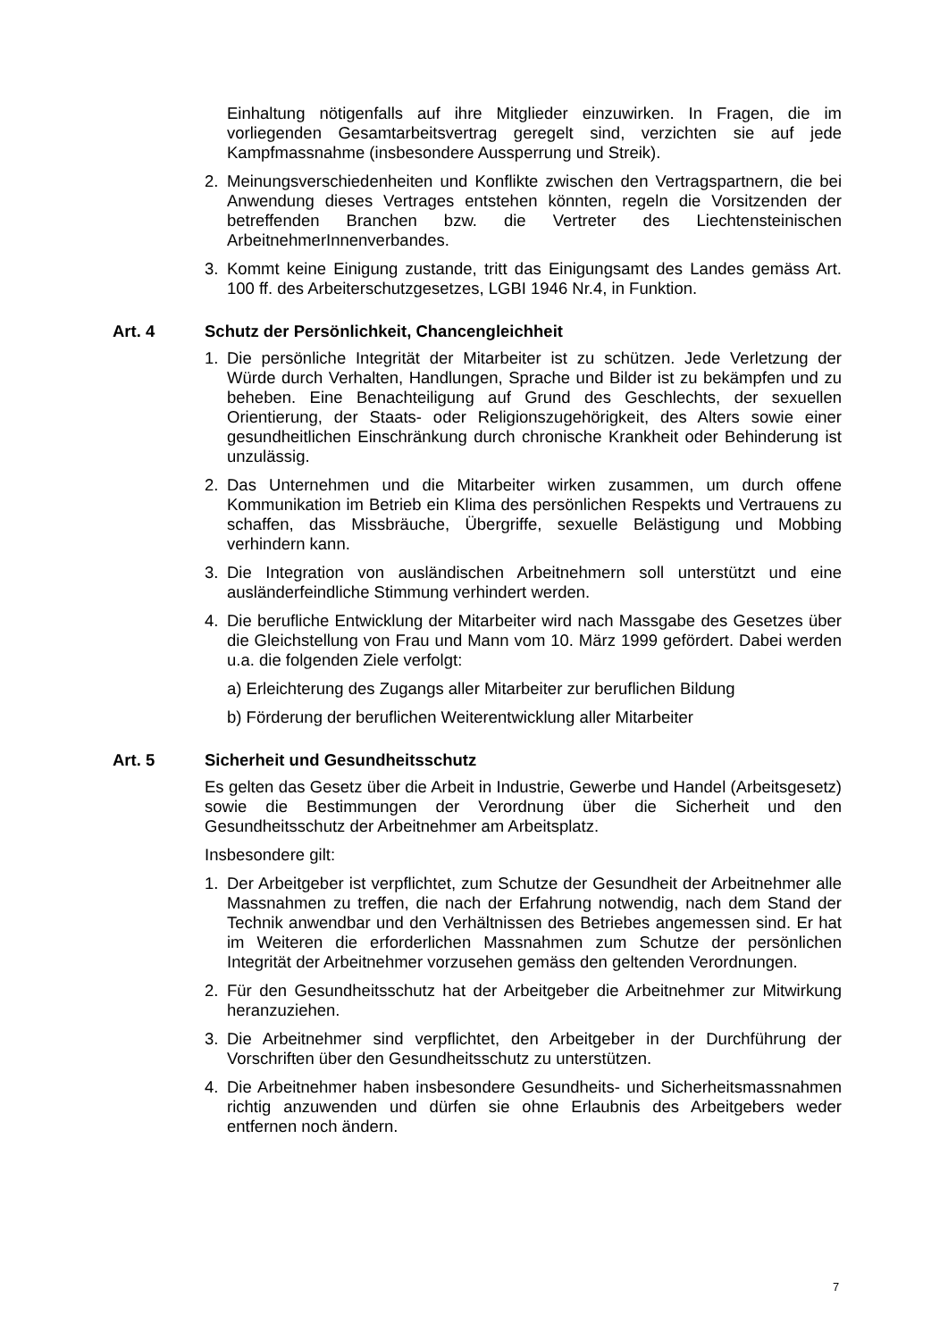Einhaltung nötigenfalls auf ihre Mitglieder einzuwirken. In Fragen, die im vorliegenden Gesamtarbeitsvertrag geregelt sind, verzichten sie auf jede Kampfmassnahme (insbesondere Aussperrung und Streik).
2. Meinungsverschiedenheiten und Konflikte zwischen den Vertragspartnern, die bei Anwendung dieses Vertrages entstehen könnten, regeln die Vorsitzenden der betreffenden Branchen bzw. die Vertreter des Liechtensteinischen ArbeitnehmerInnenverbandes.
3. Kommt keine Einigung zustande, tritt das Einigungsamt des Landes gemäss Art. 100 ff. des Arbeiterschutzgesetzes, LGBI 1946 Nr.4, in Funktion.
Art. 4 Schutz der Persönlichkeit, Chancengleichheit
1. Die persönliche Integrität der Mitarbeiter ist zu schützen. Jede Verletzung der Würde durch Verhalten, Handlungen, Sprache und Bilder ist zu bekämpfen und zu beheben. Eine Benachteiligung auf Grund des Geschlechts, der sexuellen Orientierung, der Staats- oder Religionszugehörigkeit, des Alters sowie einer gesundheitlichen Einschränkung durch chronische Krankheit oder Behinderung ist unzulässig.
2. Das Unternehmen und die Mitarbeiter wirken zusammen, um durch offene Kommunikation im Betrieb ein Klima des persönlichen Respekts und Vertrauens zu schaffen, das Missbräuche, Übergriffe, sexuelle Belästigung und Mobbing verhindern kann.
3. Die Integration von ausländischen Arbeitnehmern soll unterstützt und eine ausländerfeindliche Stimmung verhindert werden.
4. Die berufliche Entwicklung der Mitarbeiter wird nach Massgabe des Gesetzes über die Gleichstellung von Frau und Mann vom 10. März 1999 gefördert. Dabei werden u.a. die folgenden Ziele verfolgt:
a) Erleichterung des Zugangs aller Mitarbeiter zur beruflichen Bildung
b) Förderung der beruflichen Weiterentwicklung aller Mitarbeiter
Art. 5 Sicherheit und Gesundheitsschutz
Es gelten das Gesetz über die Arbeit in Industrie, Gewerbe und Handel (Arbeitsgesetz) sowie die Bestimmungen der Verordnung über die Sicherheit und den Gesundheitsschutz der Arbeitnehmer am Arbeitsplatz.
Insbesondere gilt:
1. Der Arbeitgeber ist verpflichtet, zum Schutze der Gesundheit der Arbeitnehmer alle Massnahmen zu treffen, die nach der Erfahrung notwendig, nach dem Stand der Technik anwendbar und den Verhältnissen des Betriebes angemessen sind. Er hat im Weiteren die erforderlichen Massnahmen zum Schutze der persönlichen Integrität der Arbeitnehmer vorzusehen gemäss den geltenden Verordnungen.
2. Für den Gesundheitsschutz hat der Arbeitgeber die Arbeitnehmer zur Mitwirkung heranzuziehen.
3. Die Arbeitnehmer sind verpflichtet, den Arbeitgeber in der Durchführung der Vorschriften über den Gesundheitsschutz zu unterstützen.
4. Die Arbeitnehmer haben insbesondere Gesundheits- und Sicherheitsmassnahmen richtig anzuwenden und dürfen sie ohne Erlaubnis des Arbeitgebers weder entfernen noch ändern.
7